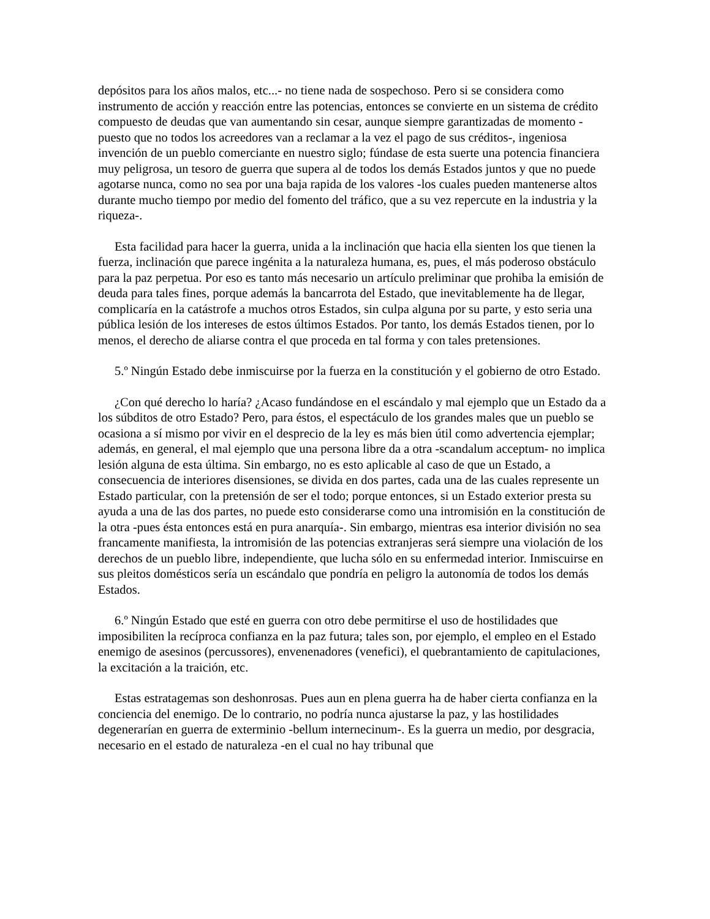depósitos para los años malos, etc...- no tiene nada de sospechoso. Pero si se considera como instrumento de acción y reacción entre las potencias, entonces se convierte en un sistema de crédito compuesto de deudas que van aumentando sin cesar, aunque siempre garantizadas de momento -puesto que no todos los acreedores van a reclamar a la vez el pago de sus créditos-, ingeniosa invención de un pueblo comerciante en nuestro siglo; fúndase de esta suerte una potencia financiera muy peligrosa, un tesoro de guerra que supera al de todos los demás Estados juntos y que no puede agotarse nunca, como no sea por una baja rapida de los valores -los cuales pueden mantenerse altos durante mucho tiempo por medio del fomento del tráfico, que a su vez repercute en la industria y la riqueza-.
Esta facilidad para hacer la guerra, unida a la inclinación que hacia ella sienten los que tienen la fuerza, inclinación que parece ingénita a la naturaleza humana, es, pues, el más poderoso obstáculo para la paz perpetua. Por eso es tanto más necesario un artículo preliminar que prohiba la emisión de deuda para tales fines, porque además la bancarrota del Estado, que inevitablemente ha de llegar, complicaría en la catástrofe a muchos otros Estados, sin culpa alguna por su parte, y esto seria una pública lesión de los intereses de estos últimos Estados. Por tanto, los demás Estados tienen, por lo menos, el derecho de aliarse contra el que proceda en tal forma y con tales pretensiones.
5.º Ningún Estado debe inmiscuirse por la fuerza en la constitución y el gobierno de otro Estado.
¿Con qué derecho lo haría? ¿Acaso fundándose en el escándalo y mal ejemplo que un Estado da a los súbditos de otro Estado? Pero, para éstos, el espectáculo de los grandes males que un pueblo se ocasiona a sí mismo por vivir en el desprecio de la ley es más bien útil como advertencia ejemplar; además, en general, el mal ejemplo que una persona libre da a otra -scandalum acceptum- no implica lesión alguna de esta última. Sin embargo, no es esto aplicable al caso de que un Estado, a consecuencia de interiores disensiones, se divida en dos partes, cada una de las cuales represente un Estado particular, con la pretensión de ser el todo; porque entonces, si un Estado exterior presta su ayuda a una de las dos partes, no puede esto considerarse como una intromisión en la constitución de la otra -pues ésta entonces está en pura anarquía-. Sin embargo, mientras esa interior división no sea francamente manifiesta, la intromisión de las potencias extranjeras será siempre una violación de los derechos de un pueblo libre, independiente, que lucha sólo en su enfermedad interior. Inmiscuirse en sus pleitos domésticos sería un escándalo que pondría en peligro la autonomía de todos los demás Estados.
6.º Ningún Estado que esté en guerra con otro debe permitirse el uso de hostilidades que imposibiliten la recíproca confianza en la paz futura; tales son, por ejemplo, el empleo en el Estado enemigo de asesinos (percussores), envenenadores (venefici), el quebrantamiento de capitulaciones, la excitación a la traición, etc.
Estas estratagemas son deshonrosas. Pues aun en plena guerra ha de haber cierta confianza en la conciencia del enemigo. De lo contrario, no podría nunca ajustarse la paz, y las hostilidades degenerarían en guerra de exterminio -bellum internecinum-. Es la guerra un medio, por desgracia, necesario en el estado de naturaleza -en el cual no hay tribunal que